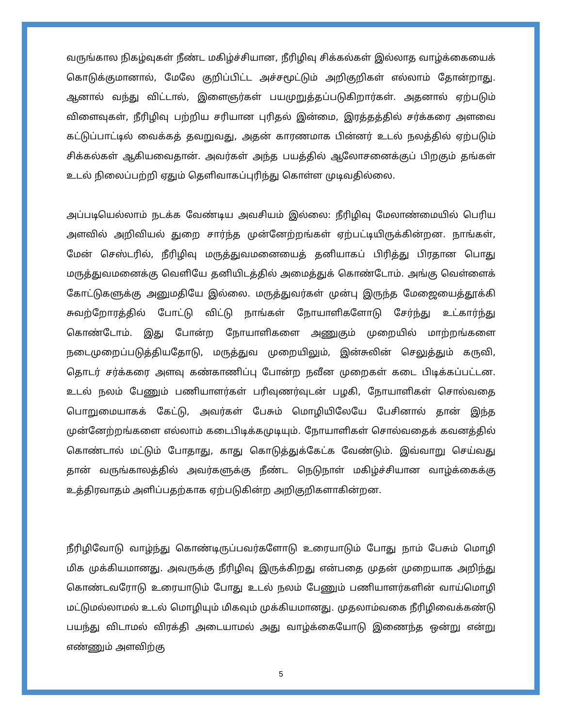வருங்கால நிகழ்வுகள் நீண்ட மகிழ்ச்சியான, நீரிழிவு சிக்கல்கள் இல்லாத வாழ்க்கையைக் கொடுக்குமானால், மேலே குறிப்பிட்ட அச்சமூட்டும் அறிகுறிகள் எல்லாம் தோன்றாது. ஆனால் வந்து விட்டால், இளைஞர்கள் பயமுறுத்தப்படுகிறார்கள். அதனால் ஏற்படும் விளைவுகள், நீரிழிவு பற்றிய சரியான புரிதல் இன்மை, இரத்தத்தில் சர்க்கரை அளவை கட்டுப்பாட்டில் வைக்கத் தவறுவது, அதன் காரணமாக பின்னர் உடல் நலத்தில் ஏற்படும் சிக்கல்கள் ஆகியவைதான். அவர்கள் அந்த பயத்தில் ஆலோசனைக்குப் பிறகும் தங்கள் உடல் நிலைப்பற்றி ஏதும் தெளிவாகப்புரிந்து கொள்ள முடிவதில்லை.
அப்படியெல்லாம் நடக்க வேண்டிய அவசியம் இல்லை: நீரிழிவு மேலாண்மையில் பெரிய அளவில் அறிவியல் துறை சார்ந்த முன்னேற்றங்கள் ஏற்பட்டியிருக்கின்றன. நாங்கள், மேன் செஸ்டரில், நீரிழிவு மருத்துவமனையைத் தனியாகப் பிரித்து பிரதான பொது மருத்துவமனைக்கு வெளியே தனியிடத்தில் அமைத்துக் கொண்டோம். அங்கு வெள்ளைக் கோட்டுகளுக்கு அனுமதியே இல்லை. மருத்துவர்கள் முன்பு இருந்த மேஜையைத்தூக்கி சுவற்றோரத்தில் போட்டு விட்டு நாங்கள் நோயாளிகளோடு சேர்ந்து உட்கார்ந்து கொண்டோம். இது போன்ற நோயாளிகளை அணுகும் முறையில் மாற்றங்களை நடைமுறைப்படுத்தியதோடு, மருத்துவ முறையிலும், இன்சுலின் செலுத்தும் கருவி, தொடர் சர்க்கரை அளவு கண்காணிப்பு போன்ற நவீன முறைகள் கடை பிடிக்கப்பட்டன. உடல் நலம் பேணும் பணியாளர்கள் பரிவுணர்வுடன் பழகி, நோயாளிகள் சொல்வதை பொறுமையாகக் கேட்டு, அவர்கள் பேசும் மொழியிலேயே பேசினால் தான் இந்த முன்னேற்றங்களை எல்லாம் கடைபிடிக்கமுடியும். நோயாளிகள் சொல்வதைக் கவனத்தில் கொண்டால் மட்டும் போதாது, காது கொடுத்துக்கேட்க வேண்டும். இவ்வாறு செய்வது தான் வருங்காலத்தில் அவர்களுக்கு நீண்ட நெடுநாள் மகிழ்ச்சியான வாழ்க்கைக்கு உத்திரவாதம் அளிப்பதற்காக ஏற்படுகின்ற அறிகுறிகளாகின்றன.
நீரிழிவோடு வாழ்ந்து கொண்டிருப்பவர்களோடு உரையாடும் போது நாம் பேசும் மொழி மிக முக்கியமானது. அவருக்கு நீரிழிவு இருக்கிறது என்பதை முதன் முறையாக அறிந்து கொண்டவரோடு உரையாடும் போது உடல் நலம் பேணும் பணியாளர்களின் வாய்மொழி மட்டுமல்லாமல் உடல் மொழியும் மிகவும் முக்கியமானது. முதலாம்வகை நீரிழிவைக்கண்டு பயந்து விடாமல் விரக்தி அடையாமல் அது வாழ்க்கையோடு இணைந்த ஒன்று என்று எண்ணும் அளவிற்கு
5